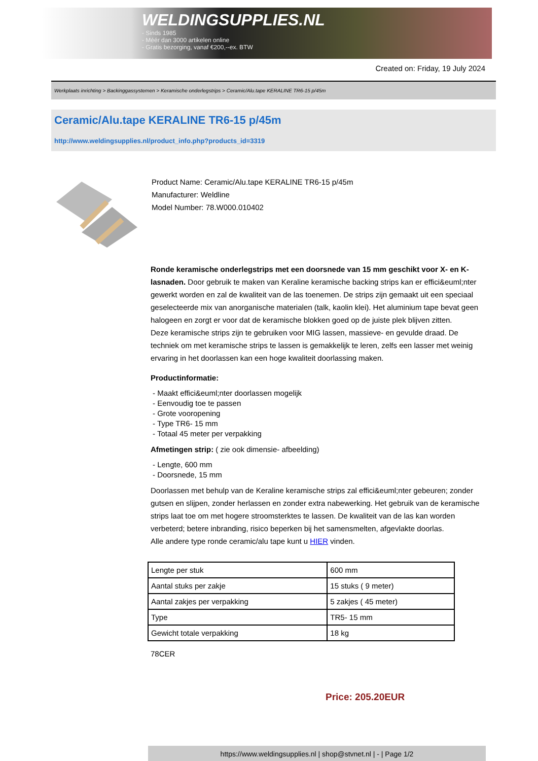WELDINGSUPPLIES.NL
- Sinds 1985
- Méér dan 3000 artikelen online
- Gratis bezorging, vanaf €200,--ex. BTW
Created on: Friday, 19 July 2024
Werkplaats inrichting > Backinggassystemen > Keramische onderlegstrips > Ceramic/Alu.tape KERALINE TR6-15 p/45m
Ceramic/Alu.tape KERALINE TR6-15 p/45m
http://www.weldingsupplies.nl/product_info.php?products_id=3319
Product Name: Ceramic/Alu.tape KERALINE TR6-15 p/45m
Manufacturer: Weldline
Model Number: 78.W000.010402
Ronde keramische onderlegstrips met een doorsnede van 15 mm geschikt voor X- en K- lasnaden. Door gebruik te maken van Keraline keramische backing strips kan er effici&euml;nter gewerkt worden en zal de kwaliteit van de las toenemen. De strips zijn gemaakt uit een speciaal geselecteerde mix van anorganische materialen (talk, kaolin klei). Het aluminium tape bevat geen halogeen en zorgt er voor dat de keramische blokken goed op de juiste plek blijven zitten.
Deze keramische strips zijn te gebruiken voor MIG lassen, massieve- en gevulde draad. De techniek om met keramische strips te lassen is gemakkelijk te leren, zelfs een lasser met weinig ervaring in het doorlassen kan een hoge kwaliteit doorlassing maken.
Productinformatie:
- Maakt effici&euml;nter doorlassen mogelijk
- Eenvoudig toe te passen
- Grote vooropening
- Type TR6- 15 mm
- Totaal 45 meter per verpakking
Afmetingen strip: ( zie ook dimensie- afbeelding)
- Lengte, 600 mm
- Doorsnede, 15 mm
Doorlassen met behulp van de Keraline keramische strips zal effici&euml;nter gebeuren; zonder gutsen en slijpen, zonder herlassen en zonder extra nabewerking. Het gebruik van de keramische strips laat toe om met hogere stroomsterktes te lassen. De kwaliteit van de las kan worden verbeterd; betere inbranding, risico beperken bij het samensmelten, afgevlakte doorlas.
Alle andere type ronde ceramic/alu tape kunt u HIER vinden.
| Lengte per stuk | 600 mm |
| Aantal stuks per zakje | 15 stuks ( 9 meter) |
| Aantal zakjes per verpakking | 5 zakjes ( 45 meter) |
| Type | TR5- 15 mm |
| Gewicht totale verpakking | 18 kg |
78CER
Price: 205.20EUR
https://www.weldingsupplies.nl | shop@stvnet.nl | - | Page 1/2